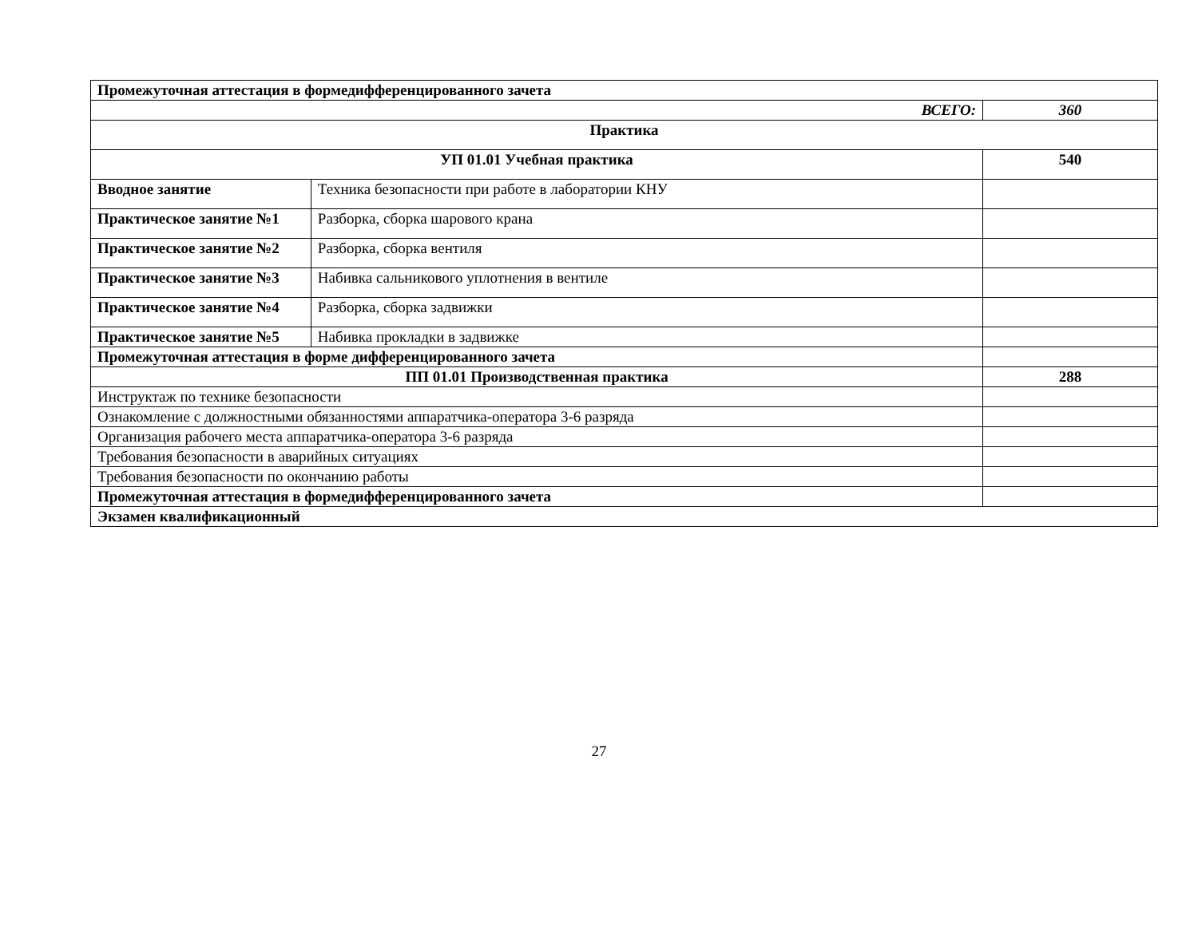| Промежуточная аттестация в формедифференцированного зачета | | |
| ВСЕГО: | | 360 |
| Практика | | |
| УП 01.01 Учебная практика | | 540 |
| Вводное занятие | Техника безопасности при работе в лаборатории КНУ | |
| Практическое занятие №1 | Разборка, сборка шарового крана | |
| Практическое занятие №2 | Разборка, сборка вентиля | |
| Практическое занятие №3 | Набивка сальникового уплотнения в вентиле | |
| Практическое занятие №4 | Разборка, сборка задвижки | |
| Практическое занятие №5 | Набивка прокладки в задвижке | |
| Промежуточная аттестация в форме дифференцированного зачета | | |
| ПП 01.01 Производственная практика | | 288 |
| Инструктаж по технике безопасности | | |
| Ознакомление с должностными обязанностями аппаратчика-оператора 3-6 разряда | | |
| Организация рабочего места аппаратчика-оператора 3-6 разряда | | |
| Требования безопасности в аварийных ситуациях | | |
| Требования безопасности по окончанию работы | | |
| Промежуточная аттестация в формедифференцированного зачета | | |
| Экзамен квалификационный | | |
27